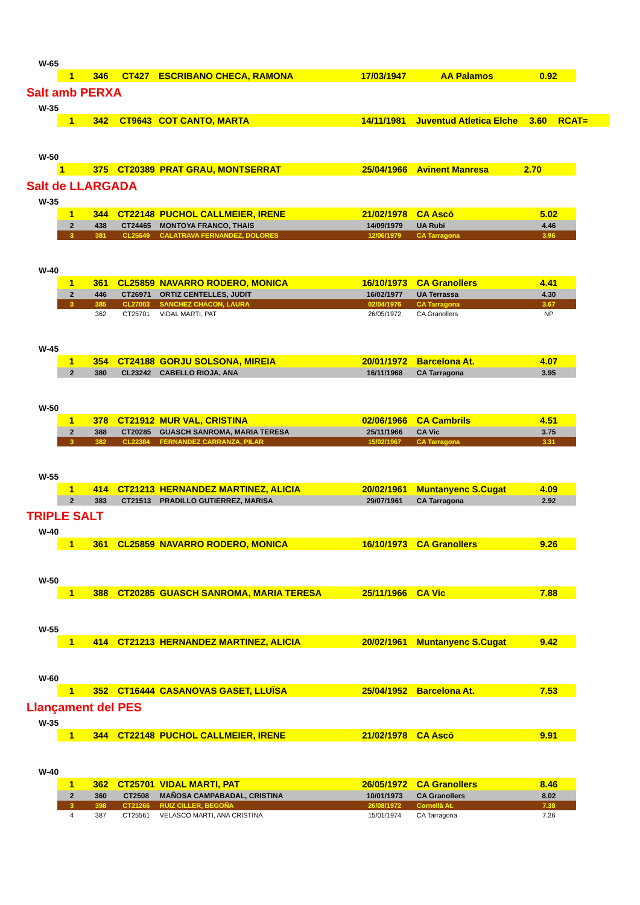W-65
| 1 | 346 | CT427 | ESCRIBANO CHECA, RAMONA | 17/03/1947 | AA Palamos | 0.92 |
Salt amb PERXA
W-35
| 1 | 342 | CT9643 | COT CANTO, MARTA | 14/11/1981 | Juventud Atletica Elche | 3.60 | RCAT= |
W-50
| 1 | 375 | CT20389 | PRAT GRAU, MONTSERRAT | 25/04/1966 | Avinent Manresa | 2.70 |
Salt de LLARGADA
W-35
| 1 | 344 | CT22148 | PUCHOL CALLMEIER, IRENE | 21/02/1978 | CA Ascó | 5.02 |
| 2 | 438 | CT24465 | MONTOYA FRANCO, THAIS | 14/09/1979 | UA Rubí | 4.46 |
| 3 | 381 | CL25649 | CALATRAVA FERNANDEZ, DOLORES | 12/06/1979 | CA Tarragona | 3.96 |
W-40
| 1 | 361 | CL25859 | NAVARRO RODERO, MONICA | 16/10/1973 | CA Granollers | 4.41 |
| 2 | 446 | CT26971 | ORTIZ CENTELLES, JUDIT | 16/02/1977 | UA Terrassa | 4.30 |
| 3 | 385 | CL27003 | SANCHEZ CHACON, LAURA | 02/04/1976 | CA Tarragona | 3.67 |
| | 362 | CT25701 | VIDAL MARTI, PAT | 26/05/1972 | CA Granollers | NP |
W-45
| 1 | 354 | CT24188 | GORJU SOLSONA, MIREIA | 20/01/1972 | Barcelona At. | 4.07 |
| 2 | 380 | CL23242 | CABELLO RIOJA, ANA | 16/11/1968 | CA Tarragona | 3.95 |
W-50
| 1 | 378 | CT21912 | MUR VAL, CRISTINA | 02/06/1966 | CA Cambrils | 4.51 |
| 2 | 388 | CT20285 | GUASCH SANROMA, MARIA TERESA | 25/11/1966 | CA Vic | 3.75 |
| 3 | 382 | CL22384 | FERNANDEZ CARRANZA, PILAR | 15/02/1967 | CA Tarragona | 3.31 |
W-55
| 1 | 414 | CT21213 | HERNANDEZ MARTINEZ, ALICIA | 20/02/1961 | Muntanyenc S.Cugat | 4.09 |
| 2 | 383 | CT21513 | PRADILLO GUTIERREZ, MARISA | 29/07/1961 | CA Tarragona | 2.92 |
TRIPLE SALT
W-40
| 1 | 361 | CL25859 | NAVARRO RODERO, MONICA | 16/10/1973 | CA Granollers | 9.26 |
W-50
| 1 | 388 | CT20285 | GUASCH SANROMA, MARIA TERESA | 25/11/1966 | CA Vic | 7.88 |
W-55
| 1 | 414 | CT21213 | HERNANDEZ MARTINEZ, ALICIA | 20/02/1961 | Muntanyenc S.Cugat | 9.42 |
W-60
| 1 | 352 | CT16444 | CASANOVAS GASET, LLUÏSA | 25/04/1952 | Barcelona At. | 7.53 |
Llançament del PES
W-35
| 1 | 344 | CT22148 | PUCHOL CALLMEIER, IRENE | 21/02/1978 | CA Ascó | 9.91 |
W-40
| 1 | 362 | CT25701 | VIDAL MARTI, PAT | 26/05/1972 | CA Granollers | 8.46 |
| 2 | 360 | CT2508 | MAÑOSA CAMPABADAL, CRISTINA | 10/01/1973 | CA Granollers | 8.02 |
| 3 | 398 | CT21266 | RUIZ CILLER, BEGOÑA | 26/08/1972 | Cornellà At. | 7.38 |
| 4 | 387 | CT25561 | VELASCO MARTI, ANA CRISTINA | 15/01/1974 | CA Tarragona | 7.26 |